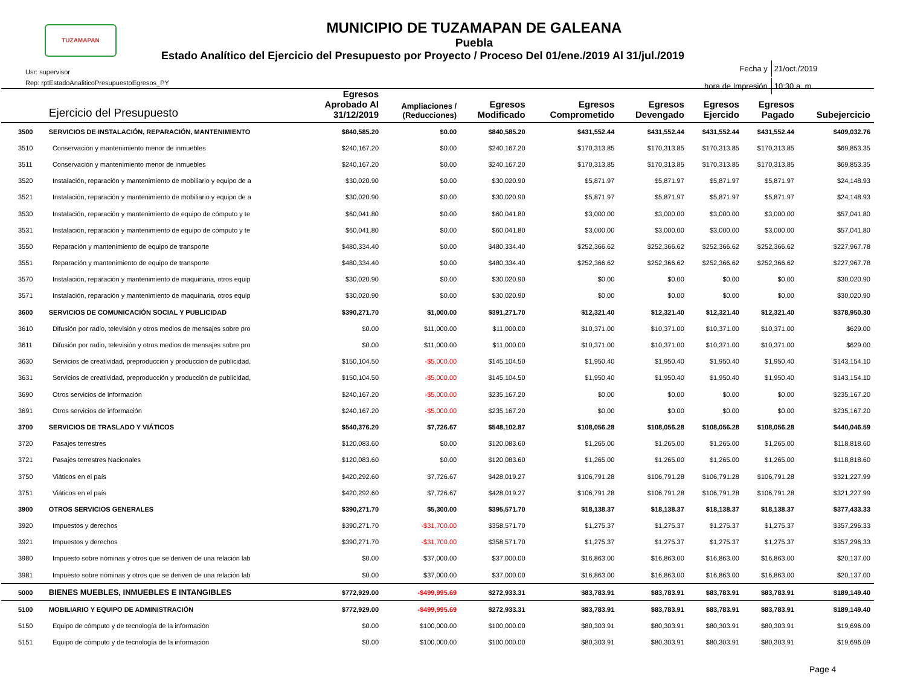TUZAMAPAN
MUNICIPIO DE TUZAMAPAN DE GALEANA
Puebla
Estado Analítico del Ejercicio del Presupuesto por Proyecto / Proceso Del 01/ene./2019 Al 31/jul./2019
Usr: supervisor
Rep: rptEstadoAnaliticoPresupuestoEgresos_PY
| Fecha y | 21/oct./2019 |
| hora de Impresión | 10:30 a. m. |
| | Ejercicio del Presupuesto | Egresos Aprobado Al 31/12/2019 | Ampliaciones / (Reducciones) | Egresos Modificado | Egresos Comprometido | Egresos Devengado | Egresos Ejercido | Egresos Pagado | Subejercicio |
| --- | --- | --- | --- | --- | --- | --- | --- | --- | --- |
| 3500 | SERVICIOS DE INSTALACIÓN, REPARACIÓN, MANTENIMIENTO | $840,585.20 | $0.00 | $840,585.20 | $431,552.44 | $431,552.44 | $431,552.44 | $431,552.44 | $409,032.76 |
| 3510 | Conservación y mantenimiento menor de inmuebles | $240,167.20 | $0.00 | $240,167.20 | $170,313.85 | $170,313.85 | $170,313.85 | $170,313.85 | $69,853.35 |
| 3511 | Conservación y mantenimiento menor de inmuebles | $240,167.20 | $0.00 | $240,167.20 | $170,313.85 | $170,313.85 | $170,313.85 | $170,313.85 | $69,853.35 |
| 3520 | Instalación, reparación y mantenimiento de mobiliario y equipo de a | $30,020.90 | $0.00 | $30,020.90 | $5,871.97 | $5,871.97 | $5,871.97 | $5,871.97 | $24,148.93 |
| 3521 | Instalación, reparación y mantenimiento de mobiliario y equipo de a | $30,020.90 | $0.00 | $30,020.90 | $5,871.97 | $5,871.97 | $5,871.97 | $5,871.97 | $24,148.93 |
| 3530 | Instalación, reparación y mantenimiento de equipo de cómputo y te | $60,041.80 | $0.00 | $60,041.80 | $3,000.00 | $3,000.00 | $3,000.00 | $3,000.00 | $57,041.80 |
| 3531 | Instalación, reparación y mantenimiento de equipo de cómputo y te | $60,041.80 | $0.00 | $60,041.80 | $3,000.00 | $3,000.00 | $3,000.00 | $3,000.00 | $57,041.80 |
| 3550 | Reparación y mantenimiento de equipo de transporte | $480,334.40 | $0.00 | $480,334.40 | $252,366.62 | $252,366.62 | $252,366.62 | $252,366.62 | $227,967.78 |
| 3551 | Reparación y mantenimiento de equipo de transporte | $480,334.40 | $0.00 | $480,334.40 | $252,366.62 | $252,366.62 | $252,366.62 | $252,366.62 | $227,967.78 |
| 3570 | Instalación, reparación y mantenimiento de maquinaria, otros equip | $30,020.90 | $0.00 | $30,020.90 | $0.00 | $0.00 | $0.00 | $0.00 | $30,020.90 |
| 3571 | Instalación, reparación y mantenimiento de maquinaria, otros equip | $30,020.90 | $0.00 | $30,020.90 | $0.00 | $0.00 | $0.00 | $0.00 | $30,020.90 |
| 3600 | SERVICIOS DE COMUNICACIÓN SOCIAL Y PUBLICIDAD | $390,271.70 | $1,000.00 | $391,271.70 | $12,321.40 | $12,321.40 | $12,321.40 | $12,321.40 | $378,950.30 |
| 3610 | Difusión por radio, televisión y otros medios de mensajes sobre pro | $0.00 | $11,000.00 | $11,000.00 | $10,371.00 | $10,371.00 | $10,371.00 | $10,371.00 | $629.00 |
| 3611 | Difusión por radio, televisión y otros medios de mensajes sobre pro | $0.00 | $11,000.00 | $11,000.00 | $10,371.00 | $10,371.00 | $10,371.00 | $10,371.00 | $629.00 |
| 3630 | Servicios de creatividad, preproducción y producción de publicidad, | $150,104.50 | -$5,000.00 | $145,104.50 | $1,950.40 | $1,950.40 | $1,950.40 | $1,950.40 | $143,154.10 |
| 3631 | Servicios de creatividad, preproducción y producción de publicidad, | $150,104.50 | -$5,000.00 | $145,104.50 | $1,950.40 | $1,950.40 | $1,950.40 | $1,950.40 | $143,154.10 |
| 3690 | Otros servicios de información | $240,167.20 | -$5,000.00 | $235,167.20 | $0.00 | $0.00 | $0.00 | $0.00 | $235,167.20 |
| 3691 | Otros servicios de información | $240,167.20 | -$5,000.00 | $235,167.20 | $0.00 | $0.00 | $0.00 | $0.00 | $235,167.20 |
| 3700 | SERVICIOS DE TRASLADO Y VIÁTICOS | $540,376.20 | $7,726.67 | $548,102.87 | $108,056.28 | $108,056.28 | $108,056.28 | $108,056.28 | $440,046.59 |
| 3720 | Pasajes terrestres | $120,083.60 | $0.00 | $120,083.60 | $1,265.00 | $1,265.00 | $1,265.00 | $1,265.00 | $118,818.60 |
| 3721 | Pasajes terrestres Nacionales | $120,083.60 | $0.00 | $120,083.60 | $1,265.00 | $1,265.00 | $1,265.00 | $1,265.00 | $118,818.60 |
| 3750 | Viáticos en el país | $420,292.60 | $7,726.67 | $428,019.27 | $106,791.28 | $106,791.28 | $106,791.28 | $106,791.28 | $321,227.99 |
| 3751 | Viáticos en el país | $420,292.60 | $7,726.67 | $428,019.27 | $106,791.28 | $106,791.28 | $106,791.28 | $106,791.28 | $321,227.99 |
| 3900 | OTROS SERVICIOS GENERALES | $390,271.70 | $5,300.00 | $395,571.70 | $18,138.37 | $18,138.37 | $18,138.37 | $18,138.37 | $377,433.33 |
| 3920 | Impuestos y derechos | $390,271.70 | -$31,700.00 | $358,571.70 | $1,275.37 | $1,275.37 | $1,275.37 | $1,275.37 | $357,296.33 |
| 3921 | Impuestos y derechos | $390,271.70 | -$31,700.00 | $358,571.70 | $1,275.37 | $1,275.37 | $1,275.37 | $1,275.37 | $357,296.33 |
| 3980 | Impuesto sobre nóminas y otros que se deriven de una relación lab | $0.00 | $37,000.00 | $37,000.00 | $16,863.00 | $16,863.00 | $16,863.00 | $16,863.00 | $20,137.00 |
| 3981 | Impuesto sobre nóminas y otros que se deriven de una relación lab | $0.00 | $37,000.00 | $37,000.00 | $16,863.00 | $16,863.00 | $16,863.00 | $16,863.00 | $20,137.00 |
| 5000 | BIENES MUEBLES, INMUEBLES E INTANGIBLES | $772,929.00 | -$499,995.69 | $272,933.31 | $83,783.91 | $83,783.91 | $83,783.91 | $83,783.91 | $189,149.40 |
| 5100 | MOBILIARIO Y EQUIPO DE ADMINISTRACIÓN | $772,929.00 | -$499,995.69 | $272,933.31 | $83,783.91 | $83,783.91 | $83,783.91 | $83,783.91 | $189,149.40 |
| 5150 | Equipo de cómputo y de tecnología de la información | $0.00 | $100,000.00 | $100,000.00 | $80,303.91 | $80,303.91 | $80,303.91 | $80,303.91 | $19,696.09 |
| 5151 | Equipo de cómputo y de tecnología de la información | $0.00 | $100,000.00 | $100,000.00 | $80,303.91 | $80,303.91 | $80,303.91 | $80,303.91 | $19,696.09 |
Page 4